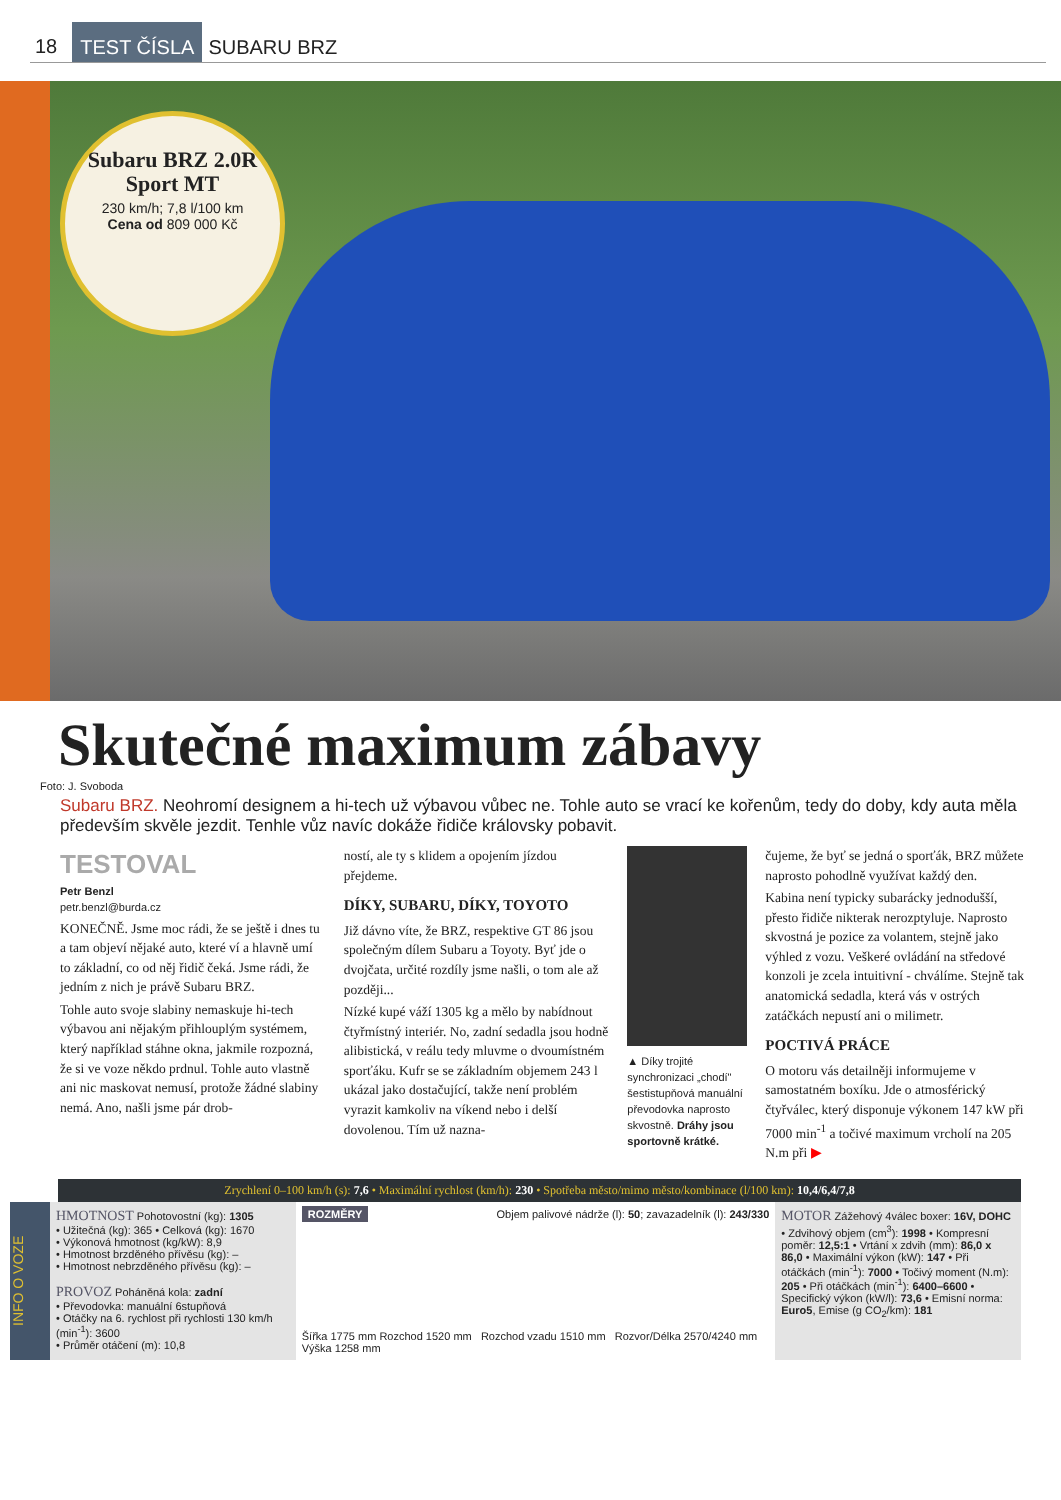18 TEST ČÍSLA SUBARU BRZ
Subaru BRZ 2.0R Sport MT
230 km/h; 7,8 l/100 km
Cena od 809 000 Kč
Skutečné maximum zábavy
Foto: J. Svoboda
Subaru BRZ. Neohromí designem a hi-tech už výbavou vůbec ne. Tohle auto se vrací ke kořenům, tedy do doby, kdy auta měla především skvěle jezdit. Tenhle vůz navíc dokáže řidiče královsky pobavit.
TESTOVAL
Petr Benzl
petr.benzl@burda.cz
KONEČNĚ. Jsme moc rádi, že se ještě i dnes tu a tam objeví nějaké auto, které ví a hlavně umí to základní, co od něj řidič čeká. Jsme rádi, že jedním z nich je právě Subaru BRZ.
Tohle auto svoje slabiny nemaskuje hi-tech výbavou ani nějakým přihlouplým systémem, který například stáhne okna, jakmile rozpozná, že si ve voze někdo prdnul. Tohle auto vlastně ani nic maskovat nemusí, protože žádné slabiny nemá. Ano, našli jsme pár drob-
ností, ale ty s klidem a opojením jízdou přejdeme.
DÍKY, SUBARU, DÍKY, TOYOTO
Již dávno víte, že BRZ, respektive GT 86 jsou společným dílem Subaru a Toyoty. Byť jde o dvojčata, určité rozdíly jsme našli, o tom ale až později...
Nízké kupé váží 1305 kg a mělo by nabídnout čtyřmístný interiér. No, zadní sedadla jsou hodně alibistická, v reálu tedy mluvme o dvoumístném sporťáku. Kufr se se základním objemem 243 l ukázal jako dostačující, takže není problém vyrazit kamkoliv na víkend nebo i delší dovolenou. Tím už nazna-
▲ Díky trojité synchronizaci „chodí" šestistupňová manuální převodovka naprosto skvostně. Dráhy jsou sportovně krátké.
čujeme, že byť se jedná o sporťák, BRZ můžete naprosto pohodlně využívat každý den.
Kabina není typicky subarácky jednodušší, přesto řidiče nikterak nerozptyluje. Naprosto skvostná je pozice za volantem, stejně jako výhled z vozu. Veškeré ovládání na středové konzoli je zcela intuitivní - chválíme. Stejně tak anatomická sedadla, která vás v ostrých zatáčkách nepustí ani o milimetr.
POCTIVÁ PRÁCE
O motoru vás detailněji informujeme v samostatném boxíku. Jde o atmosférický čtyřválec, který disponuje výkonem 147 kW při 7000 min<sup>-1</sup> a točivé maximum vrcholí na 205 N.m při ▶
Zrychlení 0–100 km/h (s): 7,6 • Maximální rychlost (km/h): 230 • Spotřeba město/mimo město/kombinace (l/100 km): 10,4/6,4/7,8
INFO O VOZE
HMOTNOST
Pohotovostní (kg): 1305
• Užitečná (kg): 365 • Celková (kg): 1670
• Výkonová hmotnost (kg/kW): 8,9
• Hmotnost brzděného přívěsu (kg): –
• Hmotnost nebrzděného přívěsu (kg): –
PROVOZ
Poháněná kola: zadní
• Převodovka: manuální 6stupňová
• Otáčky na 6. rychlost při rychlosti 130 km/h (min<sup>-1</sup>): 3600
• Průměr otáčení (m): 10,8
ROZMĚRY Objem palivové nádrže (l): 50; zavazadelník (l): 243/330
Šířka 1775 mm Rozchod 1520 mm Rozchod vzadu 1510 mm Rozvor/Délka 2570/4240 mm Výška 1258 mm
MOTOR
Zážehový 4válec boxer: 16V, DOHC • Zdvihový objem (cm<sup>3</sup>): 1998 • Kompresní poměr: 12,5:1 • Vrtání x zdvih (mm): 86,0 x 86,0 • Maximální výkon (kW): 147 • Při otáčkách (min<sup>-1</sup>): 7000 • Točivý moment (N.m): 205 • Při otáčkách (min<sup>-1</sup>): 6400–6600 • Specifický výkon (kW/l): 73,6 • Emisní norma: Euro5, Emise (g CO<sub>2</sub>/km): 181